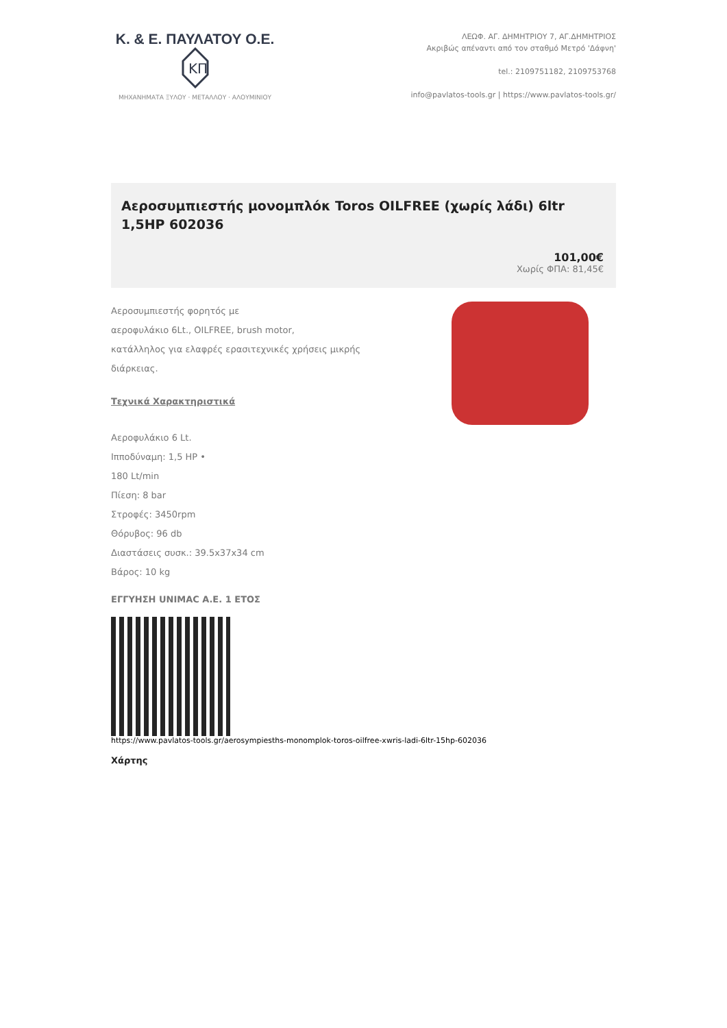Κ. & Ε. ΠΑΥΛΑΤΟΥ Ο.Ε.
KΠ
ΜΗΧΑΝΗΜΑΤΑ ΞΥΛΟΥ · ΜΕΤΑΛΛΟΥ · ΑΛΟΥΜΙΝΙΟΥ
ΛΕΩΦ. ΑΓ. ΔΗΜΗΤΡΙΟΥ 7, ΑΓ.ΔΗΜΗΤΡΙΟΣ
Ακριβώς απέναντι από τον σταθμό Μετρό 'Δάφνη'
tel.: 2109751182, 2109753768
info@pavlatos-tools.gr | https://www.pavlatos-tools.gr/
Αεροσυμπιεστής μονομπλόκ Toros OILFREE (χωρίς λάδι) 6ltr 1,5HP 602036
101,00€
Χωρίς ΦΠΑ: 81,45€
Αεροσυμπιεστής φορητός με
αεροφυλάκιο 6Lt., OILFREE, brush motor,
κατάλληλος για ελαφρές ερασιτεχνικές χρήσεις μικρής διάρκειας.
Τεχνικά Χαρακτηριστικά
Αεροφυλάκιο 6 Lt.
Ιπποδύναμη: 1,5 HP •
180 Lt/min
Πίεση: 8 bar
Στροφές: 3450rpm
Θόρυβος: 96 db
Διαστάσεις συσκ.: 39.5x37x34 cm
Βάρος: 10 kg
ΕΓΓΥΗΣΗ UNIMAC Α.Ε. 1 ΕΤΟΣ
https://www.pavlatos-tools.gr/aerosympiesths-monomplok-toros-oilfree-xwris-ladi-6ltr-15hp-602036
Χάρτης